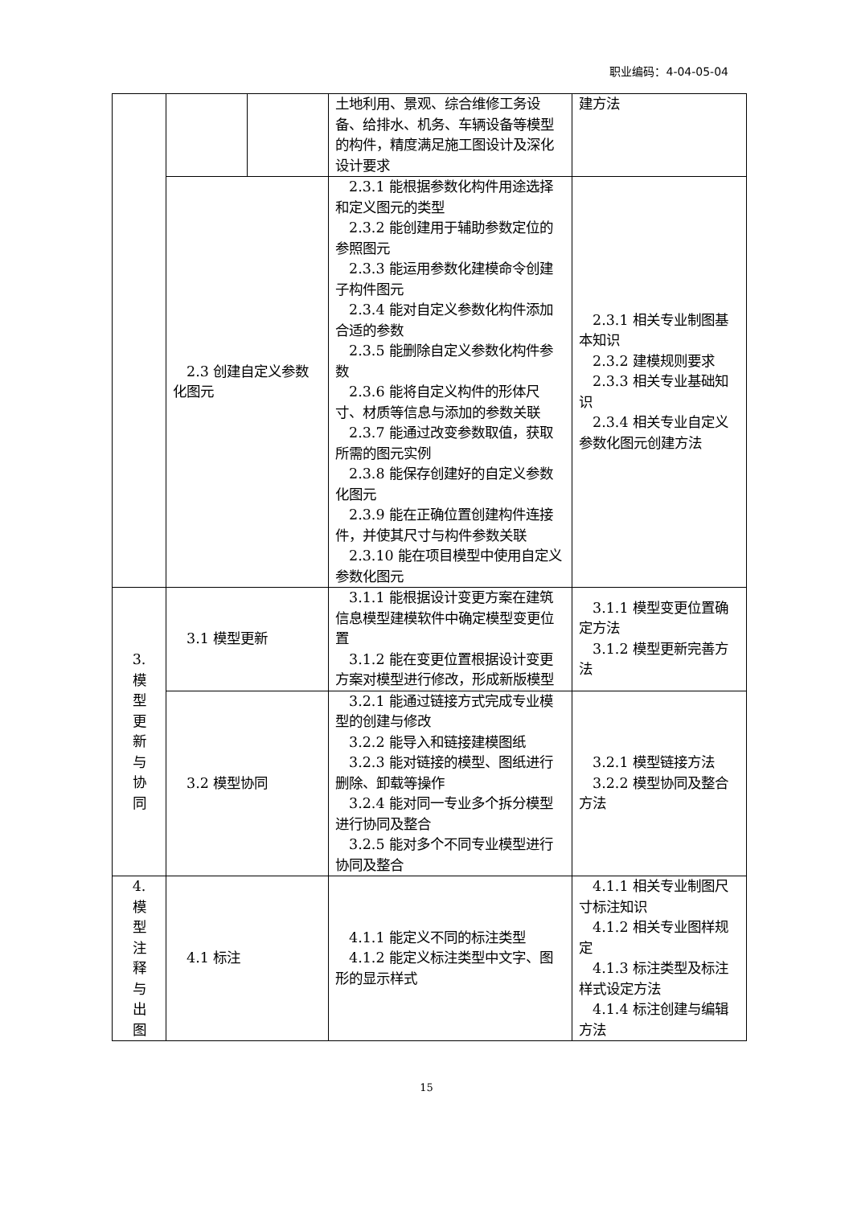职业编码：4-04-05-04
| | | | 土地利用、景观、综合维修工务设备、给排水、机务、车辆设备等模型的构件，精度满足施工图设计及深化设计要求 | 建方法 |
| | 2.3 创建自定义参数化图元 | | 2.3.1 能根据参数化构件用途选择和定义图元的类型 2.3.2 能创建用于辅助参数定位的参照图元 2.3.3 能运用参数化建模命令创建子构件图元 2.3.4 能对自定义参数化构件添加合适的参数 2.3.5 能删除自定义参数化构件参数 2.3.6 能将自定义构件的形体尺寸、材质等信息与添加的参数关联 2.3.7 能通过改变参数取值，获取所需的图元实例 2.3.8 能保存创建好的自定义参数化图元 2.3.9 能在正确位置创建构件连接件，并使其尺寸与构件参数关联 2.3.10 能在项目模型中使用自定义参数化图元 | 2.3.1 相关专业制图基本知识 2.3.2 建模规则要求 2.3.3 相关专业基础知识 2.3.4 相关专业自定义参数化图元创建方法 |
| 3. 模 型 更 新 与 协 同 | 3.1 模型更新 | | 3.1.1 能根据设计变更方案在建筑信息模型建模软件中确定模型变更位置 3.1.2 能在变更位置根据设计变更方案对模型进行修改，形成新版模型 | 3.1.1 模型变更位置确定方法 3.1.2 模型更新完善方法 |
| | 3.2 模型协同 | | 3.2.1 能通过链接方式完成专业模型的创建与修改 3.2.2 能导入和链接建模图纸 3.2.3 能对链接的模型、图纸进行删除、卸载等操作 3.2.4 能对同一专业多个拆分模型进行协同及整合 3.2.5 能对多个不同专业模型进行协同及整合 | 3.2.1 模型链接方法 3.2.2 模型协同及整合方法 |
| 4. 模 型 注 释 与 出 图 | 4.1 标注 | | 4.1.1 能定义不同的标注类型 4.1.2 能定义标注类型中文字、图形的显示样式 | 4.1.1 相关专业制图尺寸标注知识 4.1.2 相关专业图样规定 4.1.3 标注类型及标注样式设定方法 4.1.4 标注创建与编辑方法 |
15